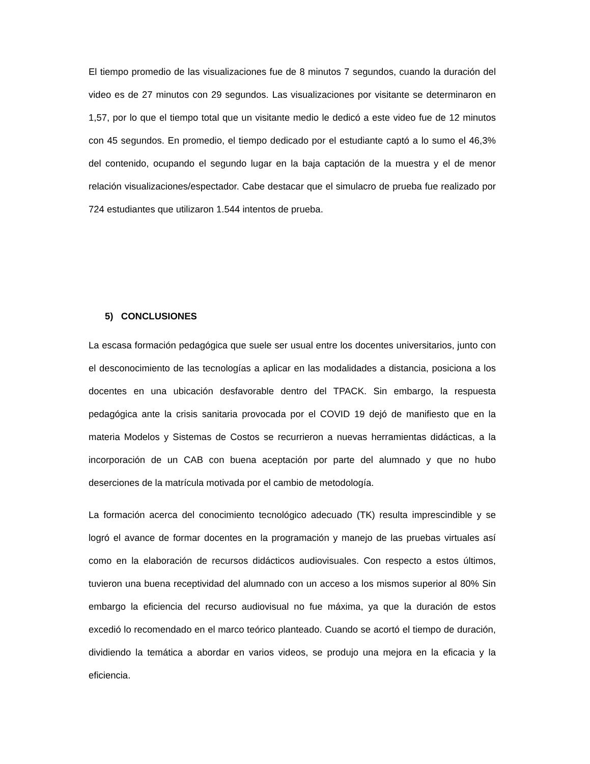El tiempo promedio de las visualizaciones fue de 8 minutos 7 segundos, cuando la duración del video es de 27 minutos con 29 segundos. Las visualizaciones por visitante se determinaron en 1,57, por lo que el tiempo total que un visitante medio le dedicó a este video fue de 12 minutos con 45 segundos. En promedio, el tiempo dedicado por el estudiante captó a lo sumo el 46,3% del contenido, ocupando el segundo lugar en la baja captación de la muestra y el de menor relación visualizaciones/espectador. Cabe destacar que el simulacro de prueba fue realizado por 724 estudiantes que utilizaron 1.544 intentos de prueba.
5) CONCLUSIONES
La escasa formación pedagógica que suele ser usual entre los docentes universitarios, junto con el desconocimiento de las tecnologías a aplicar en las modalidades a distancia, posiciona a los docentes en una ubicación desfavorable dentro del TPACK. Sin embargo, la respuesta pedagógica ante la crisis sanitaria provocada por el COVID 19 dejó de manifiesto que en la materia Modelos y Sistemas de Costos se recurrieron a nuevas herramientas didácticas, a la incorporación de un CAB con buena aceptación por parte del alumnado y que no hubo deserciones de la matrícula motivada por el cambio de metodología.
La formación acerca del conocimiento tecnológico adecuado (TK) resulta imprescindible y se logró el avance de formar docentes en la programación y manejo de las pruebas virtuales así como en la elaboración de recursos didácticos audiovisuales. Con respecto a estos últimos, tuvieron una buena receptividad del alumnado con un acceso a los mismos superior al 80% Sin embargo la eficiencia del recurso audiovisual no fue máxima, ya que la duración de estos excedió lo recomendado en el marco teórico planteado. Cuando se acortó el tiempo de duración, dividiendo la temática a abordar en varios videos, se produjo una mejora en la eficacia y la eficiencia.